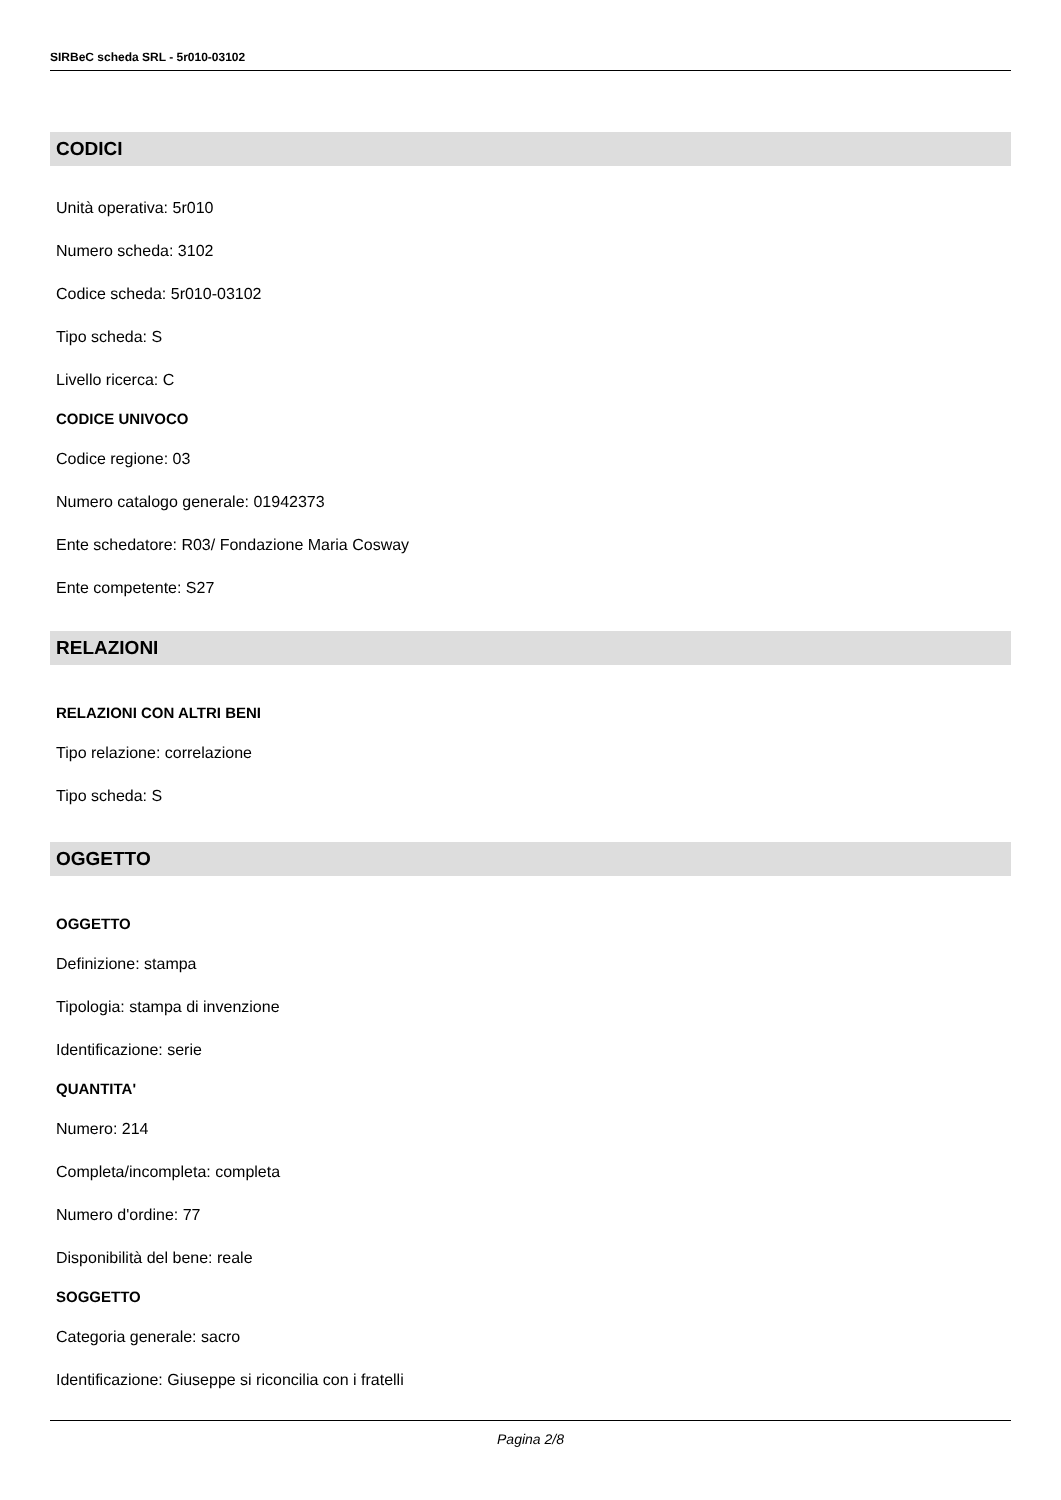SIRBeC scheda SRL - 5r010-03102
CODICI
Unità operativa: 5r010
Numero scheda: 3102
Codice scheda: 5r010-03102
Tipo scheda: S
Livello ricerca: C
CODICE UNIVOCO
Codice regione: 03
Numero catalogo generale: 01942373
Ente schedatore: R03/ Fondazione Maria Cosway
Ente competente: S27
RELAZIONI
RELAZIONI CON ALTRI BENI
Tipo relazione: correlazione
Tipo scheda: S
OGGETTO
OGGETTO
Definizione: stampa
Tipologia: stampa di invenzione
Identificazione: serie
QUANTITA'
Numero: 214
Completa/incompleta: completa
Numero d'ordine: 77
Disponibilità del bene: reale
SOGGETTO
Categoria generale: sacro
Identificazione: Giuseppe si riconcilia con i fratelli
Pagina 2/8